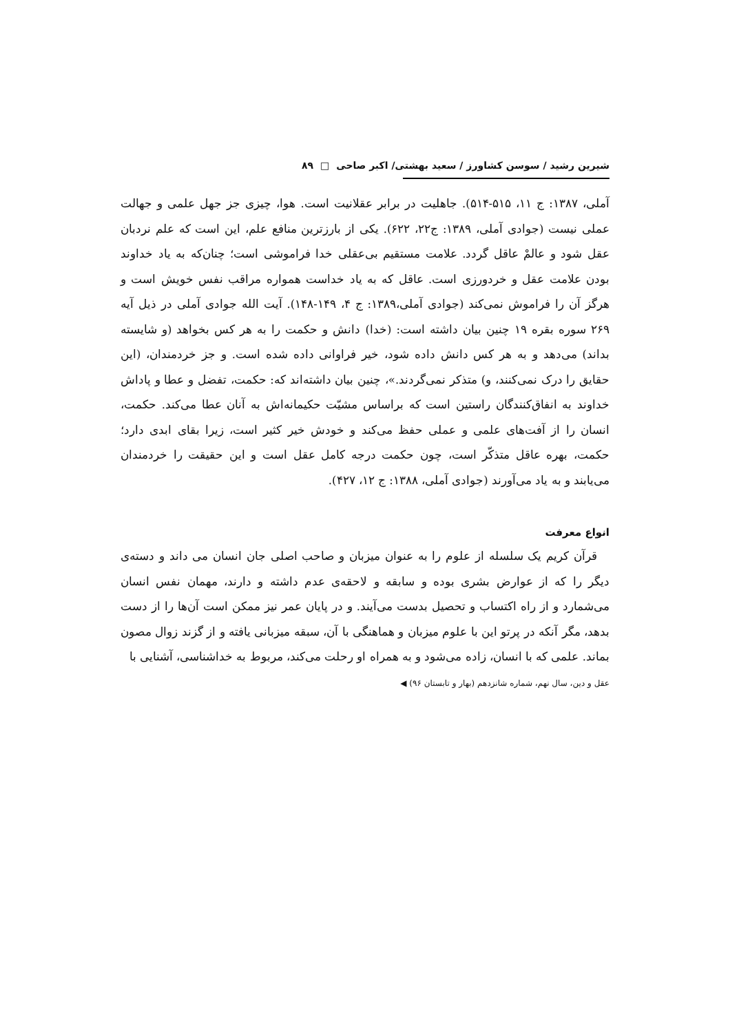شیرین رشید / سوسن کشاورز / سعید بهشتی/ اکبر صاحی □ ۸۹
آملی، ۱۳۸۷: ج ۱۱، ۵۱۵-۵۱۴). جاهلیت در برابر عقلانیت است. هوا، چیزی جز جهل علمی و جهالت عملی نیست (جوادی آملی، ۱۳۸۹: ج۲۲، ۶۲۲). یکی از بارزترین منافع علم، این است که علم نردبان عقل شود و عالمْ عاقل گردد. علامت مستقیم بی‌عقلی خدا فراموشی است؛ چنان‌که به یاد خداوند بودن علامت عقل و خردورزی است. عاقل که به یاد خداست همواره مراقب نفس خویش است و هرگز آن را فراموش نمی‌کند (جوادی آملی،۱۳۸۹: ج ۴، ۱۴۹-۱۴۸). آیت الله جوادی آملی در ذیل آیه ۲۶۹ سوره بقره ۱۹ چنین بیان داشته است: (خدا) دانش و حکمت را به هر کس بخواهد (و شایسته بداند) می‌دهد و به هر کس دانش داده شود، خیر فراوانی داده شده است. و جز خردمندان، (این حقایق را درک نمی‌کنند، و) متذکر نمی‌گردند.»، چنین بیان داشته‌اند که: حکمت، تفضل و عطا و پاداش خداوند به انفاق‌کنندگان راستین است که براساس مشیّت حکیمانه‌اش به آنان عطا می‌کند. حکمت، انسان را از آفت‌های علمی و عملی حفظ می‌کند و خودش خیر کثیر است، زیرا بقای ابدی دارد؛ حکمت، بهره عاقل متذکّر است، چون حکمت درجه کامل عقل است و این حقیقت را خردمندان می‌یابند و به یاد می‌آورند (جوادی آملی، ۱۳۸۸: ج ۱۲، ۴۲۷).
انواع معرفت
قرآن کریم یک سلسله از علوم را به عنوان میزبان و صاحب اصلی جان انسان می داند و دسته‌ی دیگر را که از عوارض بشری بوده و سابقه و لاحقه‌ی عدم داشته و دارند، مهمان نفس انسان می‌شمارد و از راه اکتساب و تحصیل بدست می‌آیند. و در پایان عمر نیز ممکن است آن‌ها را از دست بدهد، مگر آنکه در پرتو این با علوم میزبان و هماهنگی با آن، سبقه میزبانی یافته و از گزند زوال مصون بماند. علمی که با انسان، زاده می‌شود و به همراه او رحلت می‌کند، مربوط به خداشناسی، آشنایی با
عقل و دین، سال نهم، شماره شانزدهم (بهار و تابستان ۹۶) ◀